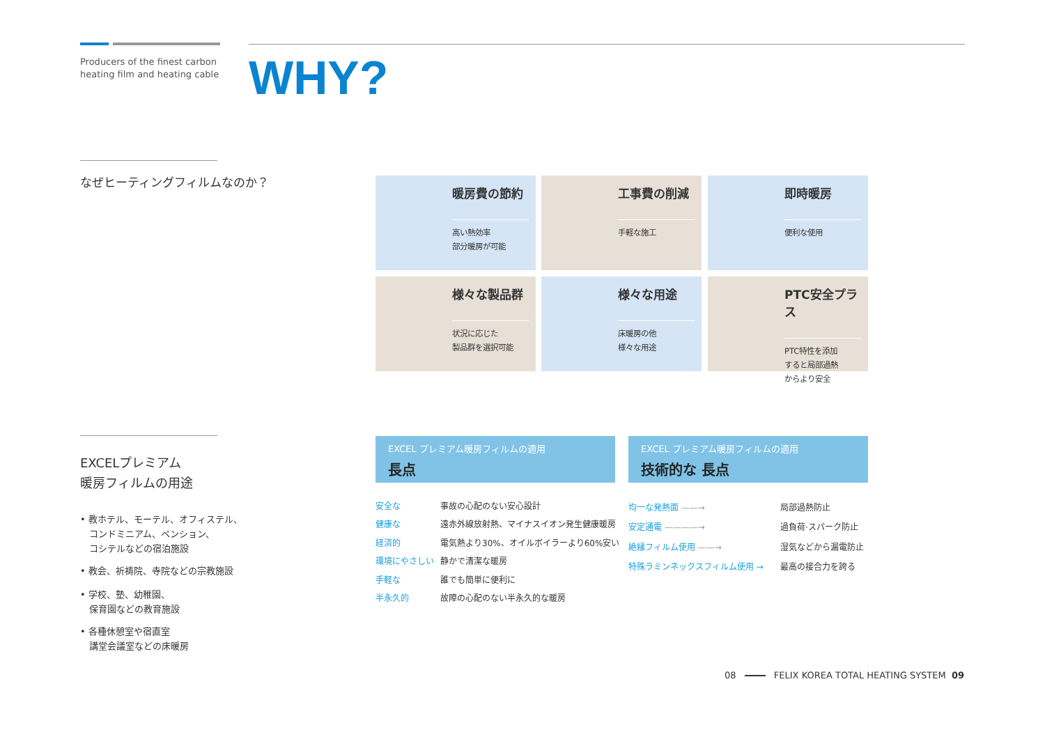Producers of the finest carbon
heating film and heating cable
WHY?
なぜヒーティングフィルムなのか？
暖房費の節約
高い熱効率
部分暖房が可能
工事費の削減
手軽な施工
即時暖房
便利な使用
様々な製品群
状況に応じた
製品群を選択可能
様々な用途
床暖房の他
様々な用途
PTC安全プラス
PTC特性を添加
すると局部過熱
からより安全
EXCELプレミアム
暖房フィルムの用途
• 教ホテル、モーテル、オフィステル、
　コンドミニアム、ペンション、
　コシテルなどの宿泊施設
• 教会、祈祷院、寺院などの宗教施設
• 学校、塾、幼稚園、
　保育園などの教育施設
• 各種休憩室や宿直室
　講堂会議室などの床暖房
EXCEL プレミアム暖房フィルムの適用
長点
EXCEL プレミアム暖房フィルムの適用
技術的な 長点
| 安全な | 事故の心配のない安心設計 |
| 健康な | 遠赤外線放射熱、マイナスイオン発生健康暖房 |
| 経済的 | 電気熱より30%、オイルボイラーより60%安い |
| 環境にやさしい | 静かで清潔な暖房 |
| 手軽な | 誰でも簡単に便利に |
| 半永久的 | 故障の心配のない半永久的な暖房 |
| 均一な発熱面 ——→ | 局部過熱防止 |
| 安定通電 ————→ | 過負荷·スパーク防止 |
| 絶縁フィルム使用 ——→ | 湿気などから漏電防止 |
| 特殊ラミンネックスフィルム使用 → | 最高の接合力を誇る |
08 FELIX KOREA TOTAL HEATING SYSTEM 09